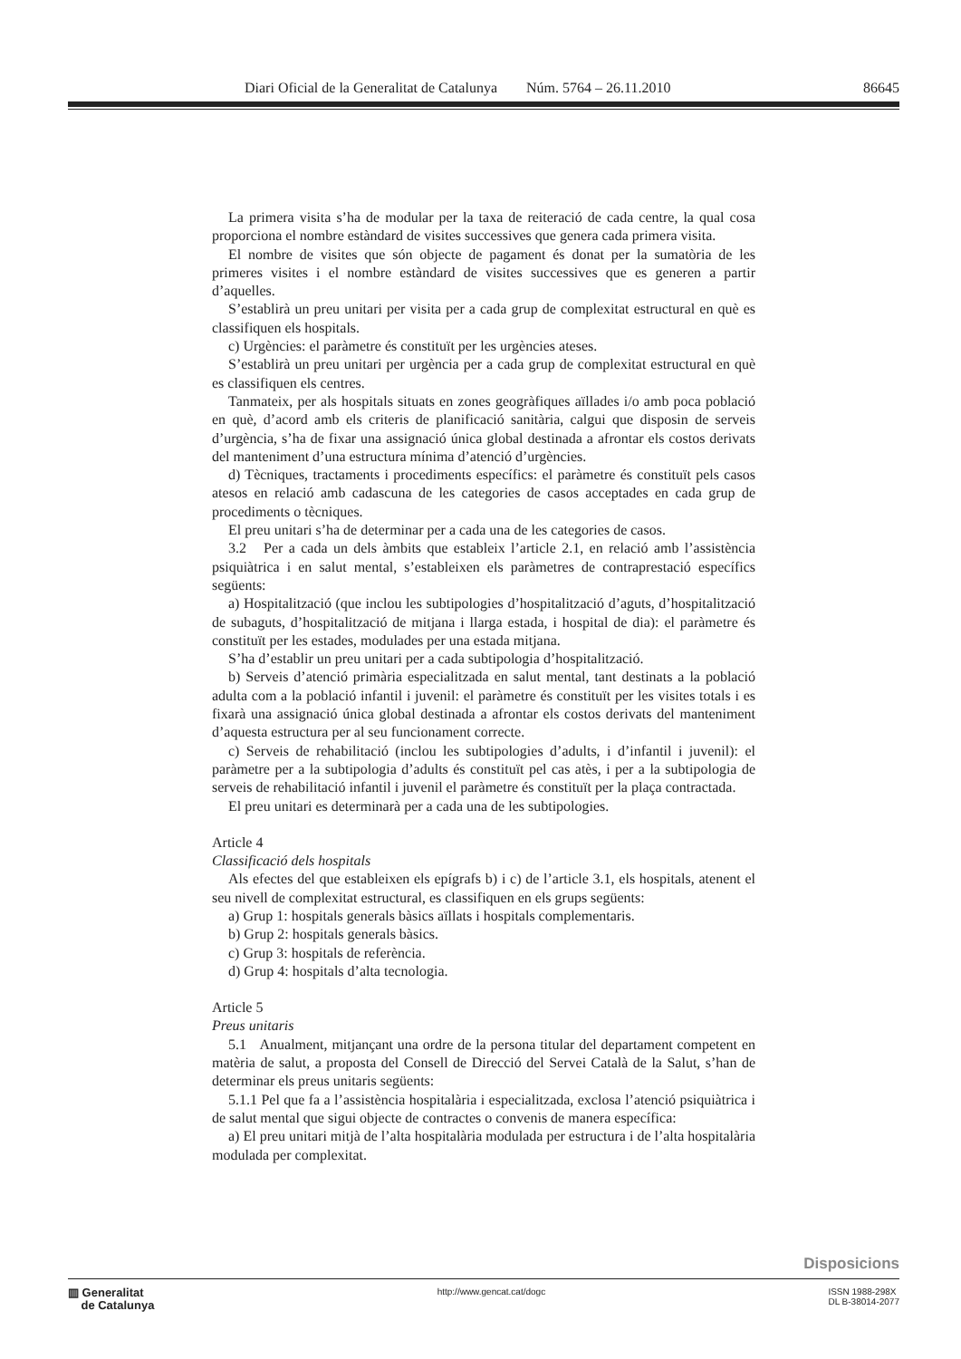Diari Oficial de la Generalitat de Catalunya Núm. 5764 – 26.11.2010 86645
La primera visita s’ha de modular per la taxa de reiteració de cada centre, la qual cosa proporciona el nombre estàndard de visites successives que genera cada primera visita.
El nombre de visites que són objecte de pagament és donat per la sumatòria de les primeres visites i el nombre estàndard de visites successives que es generen a partir d’aquelles.
S’establirà un preu unitari per visita per a cada grup de complexitat estructural en què es classifiquen els hospitals.
c) Urgències: el paràmetre és constituït per les urgències ateses.
S’establirà un preu unitari per urgència per a cada grup de complexitat estructural en què es classifiquen els centres.
Tanmateix, per als hospitals situats en zones geogràfiques aïllades i/o amb poca població en què, d’acord amb els criteris de planificació sanitària, calgui que disposin de serveis d’urgència, s’ha de fixar una assignació única global destinada a afrontar els costos derivats del manteniment d’una estructura mínima d’atenció d’urgències.
d) Tècniques, tractaments i procediments específics: el paràmetre és constituït pels casos atesos en relació amb cadascuna de les categories de casos acceptades en cada grup de procediments o tècniques.
El preu unitari s’ha de determinar per a cada una de les categories de casos.
3.2 Per a cada un dels àmbits que estableix l’article 2.1, en relació amb l’assistència psiquiàtrica i en salut mental, s’estableixen els paràmetres de contraprestació específics següents:
a) Hospitalització (que inclou les subtipologies d’hospitalització d’aguts, d’hospitalització de subaguts, d’hospitalització de mitjana i llarga estada, i hospital de dia): el paràmetre és constituït per les estades, modulades per una estada mitjana.
S’ha d’establir un preu unitari per a cada subtipologia d’hospitalització.
b) Serveis d’atenció primària especialitzada en salut mental, tant destinats a la població adulta com a la població infantil i juvenil: el paràmetre és constituït per les visites totals i es fixarà una assignació única global destinada a afrontar els costos derivats del manteniment d’aquesta estructura per al seu funcionament correcte.
c) Serveis de rehabilitació (inclou les subtipologies d’adults, i d’infantil i juvenil): el paràmetre per a la subtipologia d’adults és constituït pel cas atès, i per a la subtipologia de serveis de rehabilitació infantil i juvenil el paràmetre és constituït per la plaça contractada.
El preu unitari es determinarà per a cada una de les subtipologies.
Article 4
Classificació dels hospitals
Als efectes del que estableixen els epígrafs b) i c) de l’article 3.1, els hospitals, atenent el seu nivell de complexitat estructural, es classifiquen en els grups següents:
a) Grup 1: hospitals generals bàsics aïllats i hospitals complementaris.
b) Grup 2: hospitals generals bàsics.
c) Grup 3: hospitals de referència.
d) Grup 4: hospitals d’alta tecnologia.
Article 5
Preus unitaris
5.1 Anualment, mitjançant una ordre de la persona titular del departament competent en matèria de salut, a proposta del Consell de Direcció del Servei Català de la Salut, s’han de determinar els preus unitaris següents:
5.1.1 Pel que fa a l’assistència hospitalària i especialitzada, exclosa l’atenció psiquiàtrica i de salut mental que sigui objecte de contractes o convenis de manera específica:
a) El preu unitari mitjà de l’alta hospitalària modulada per estructura i de l’alta hospitalària modulada per complexitat.
Disposicions
▥ Generalitat
de Catalunya
http://www.gencat.cat/dogc ISSN 1988-298X
DL B-38014-2077